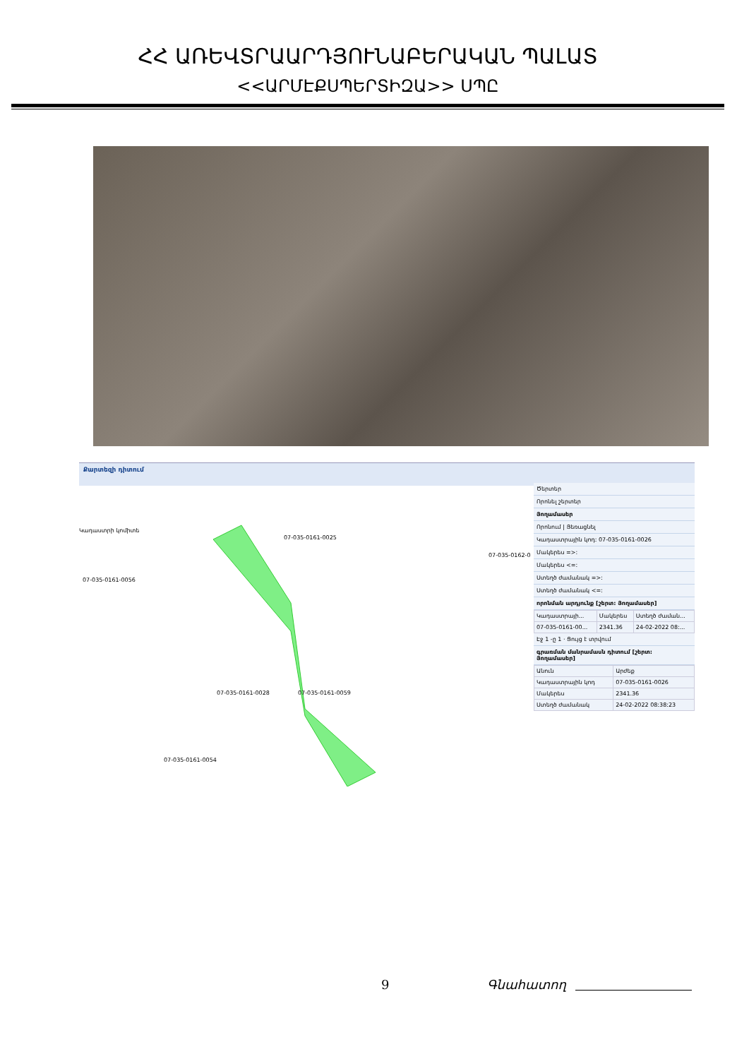ՀՀ ԱՌԵՎՏՐԱԱՐԴՅՈՒՆԱԲԵՐԱԿԱՆ ՊԱԼԱՏ
<<ԱՐՄԷՔՍՊԵՐՏԻԶԱ>> ՍՊԸ
Քարտեզի դիտում
07-035-0161-0025
07-035-0161-0056
07-035-0161-0028
07-035-0161-0059
07-035-0161-0054
07-035-0162-00
Կադաստրի կոմիտե
Ծերտեր
Որոնել շերտեր
Յողամասեր
Որոնում | Յեռացնել
Կադաստրային կոդ: 07-035-0161-0026
Մակերես =>:
Մակերես <=:
Ստեղծ ժամանակ =>:
Ստեղծ ժամանակ <=:
որոնման արդյունք [շերտ: Յողամասեր]
| Կադաստրայի... | Մակերես | Ստեղծ ժաման... |
| --- | --- | --- |
| 07-035-0161-00... | 2341.36 | 24-02-2022 08:... |
Էջ 1 -ը 1 · Ցույց է տրվում
գրառման մանրամասն դիտում [շերտ: Յողամասեր]
| Անուն | Արժեք |
| --- | --- |
| Կադաստրային կոդ | 07-035-0161-0026 |
| Մակերես | 2341.36 |
| Ստեղծ ժամանակ | 24-02-2022 08:38:23 |
9 Գնահատող